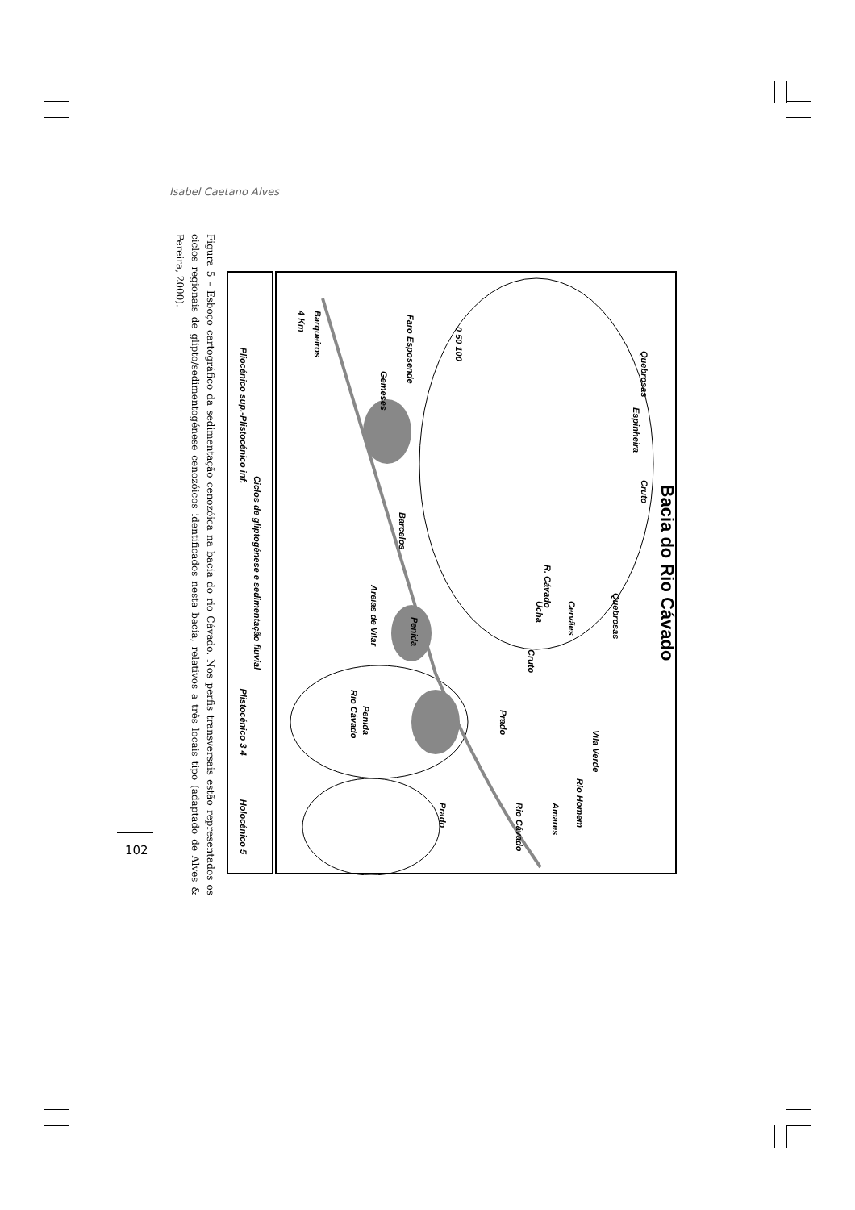Isabel Caetano Alves
Bacia do Rio Cávado
Ciclos de gliptogénese e sedimentação fluvial
Pliocénico sup.-Plistocénico inf.
Plistocénico 3 4
Holocénico 5
Quebrosas
Espinheira
Cruto
R. Cávado
Quebrosas
Cervães
Ucha
Cruto
Vila Verde
Rio Homem
Amares
Rio Cávado
Prado
Prado
Rio Cávado
Penida
Penida
Areias de Vilar
Barcelos
Gemeses
Faro Esposende
Barqueiros
4 Km
0 50 100
Figura 5 – Esboço cartográfico da sedimentação cenozóica na bacia do rio Cávado. Nos perfis transversais estão representados os ciclos regionais de glipto/sedimentogénese cenozóicos identificados nesta bacia, relativos a três locais tipo (adaptado de Alves & Pereira, 2000).
102